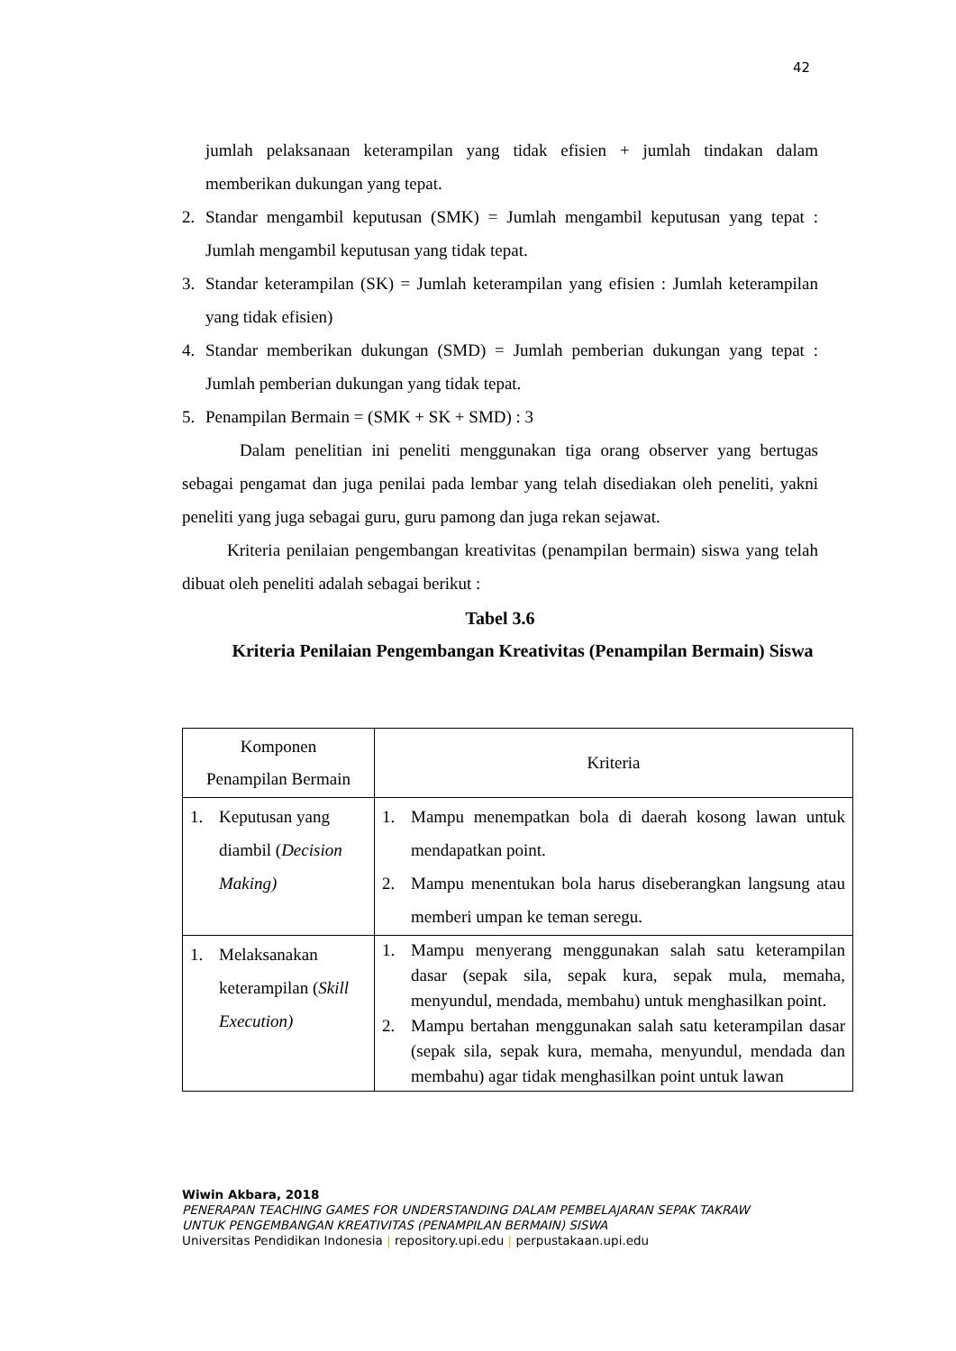42
jumlah pelaksanaan keterampilan yang tidak efisien + jumlah tindakan dalam memberikan dukungan yang tepat.
2. Standar mengambil keputusan (SMK) = Jumlah mengambil keputusan yang tepat : Jumlah mengambil keputusan yang tidak tepat.
3. Standar keterampilan (SK) = Jumlah keterampilan yang efisien : Jumlah keterampilan yang tidak efisien)
4. Standar memberikan dukungan (SMD) = Jumlah pemberian dukungan yang tepat : Jumlah pemberian dukungan yang tidak tepat.
5. Penampilan Bermain = (SMK + SK + SMD) : 3
Dalam penelitian ini peneliti menggunakan tiga orang observer yang bertugas sebagai pengamat dan juga penilai pada lembar yang telah disediakan oleh peneliti, yakni peneliti yang juga sebagai guru, guru pamong dan juga rekan sejawat.
Kriteria penilaian pengembangan kreativitas (penampilan bermain) siswa yang telah dibuat oleh peneliti adalah sebagai berikut :
Tabel 3.6
Kriteria Penilaian Pengembangan Kreativitas (Penampilan Bermain) Siswa
| Komponen Penampilan Bermain | Kriteria |
| --- | --- |
| 1. Keputusan yang diambil ( Decision Making) | 1. Mampu menempatkan bola di daerah kosong lawan untuk mendapatkan point. 2. Mampu menentukan bola harus diseberangkan langsung atau memberi umpan ke teman seregu. |
| 1. Melaksanakan keterampilan ( Skill Execution) | 1. Mampu menyerang menggunakan salah satu keterampilan dasar (sepak sila, sepak kura, sepak mula, memaha, menyundul, mendada, membahu) untuk menghasilkan point. 2. Mampu bertahan menggunakan salah satu keterampilan dasar (sepak sila, sepak kura, memaha, menyundul, mendada dan membahu) agar tidak menghasilkan point untuk lawan |
Wiwin Akbara, 2018
PENERAPAN TEACHING GAMES FOR UNDERSTANDING DALAM PEMBELAJARAN SEPAK TAKRAW
UNTUK PENGEMBANGAN KREATIVITAS (PENAMPILAN BERMAIN) SISWA
Universitas Pendidikan Indonesia | repository.upi.edu | perpustakaan.upi.edu